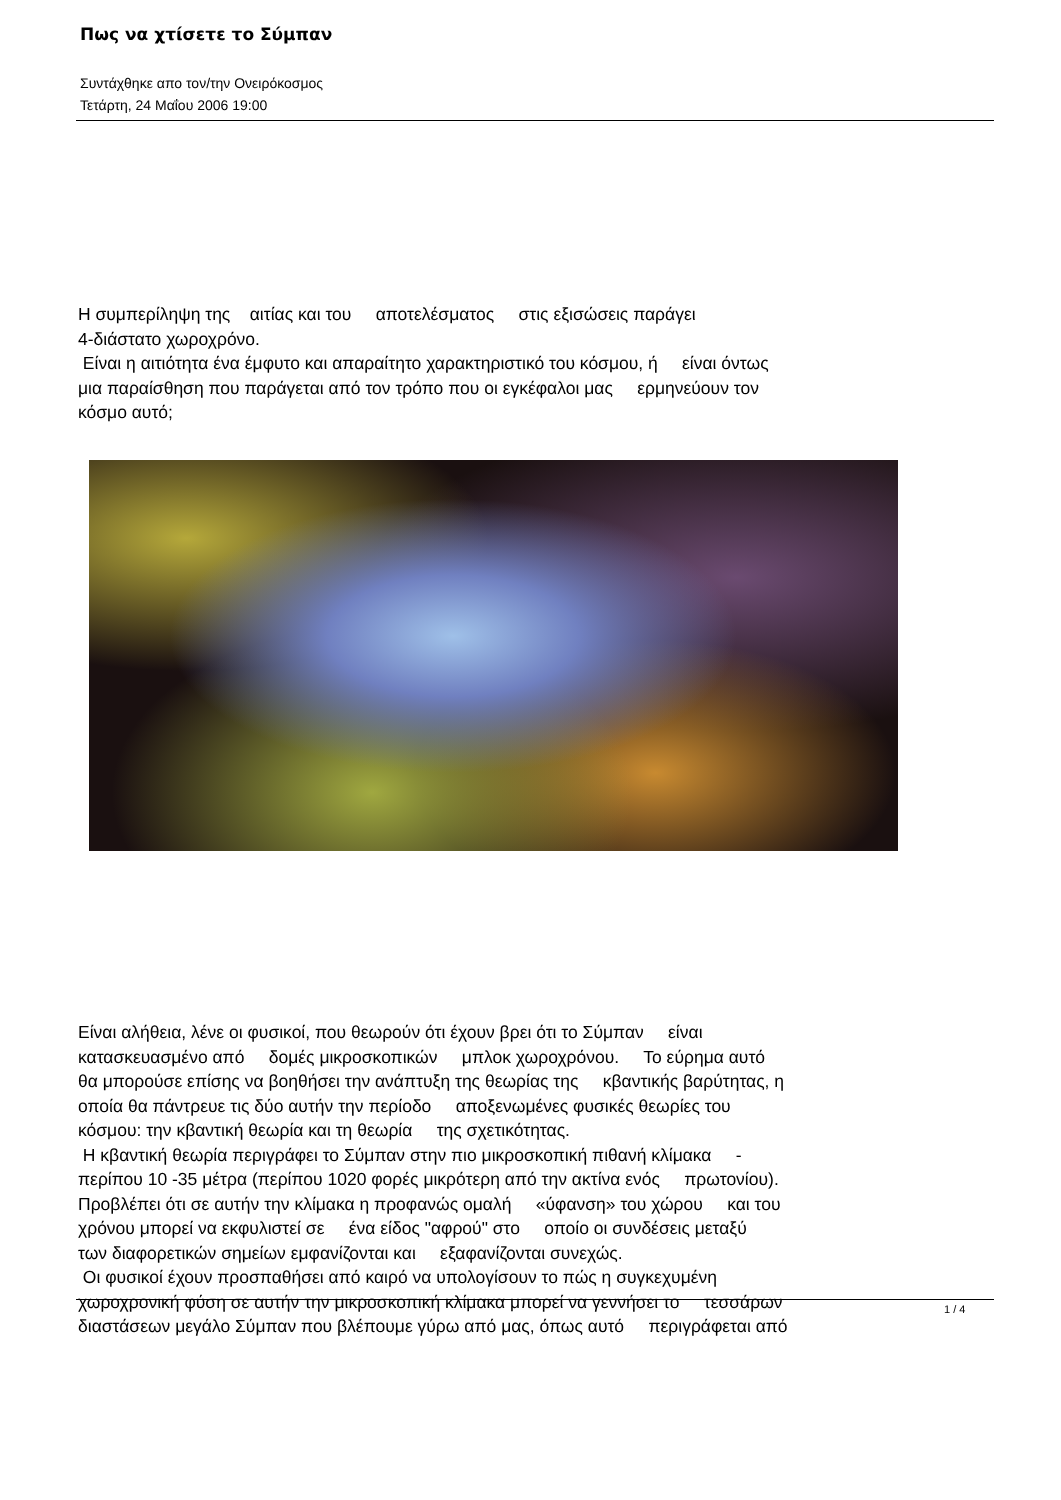Πως να χτίσετε το Σύμπαν
Συντάχθηκε απο τον/την Ονειρόκοσμος
Τετάρτη, 24 Μαΐου 2006 19:00
Η συμπερίληψη της αιτίας και του αποτελέσματος στις εξισώσεις παράγει
4-διάστατο χωροχρόνο.
Είναι η αιτιότητα ένα έμφυτο και απαραίτητο χαρακτηριστικό του κόσμου, ή είναι όντως
μια παραίσθηση που παράγεται από τον τρόπο που οι εγκέφαλοι μας ερμηνεύουν τον
κόσμο αυτό;
Είναι αλήθεια, λένε οι φυσικοί, που θεωρούν ότι έχουν βρει ότι το Σύμπαν είναι
κατασκευασμένο από δομές μικροσκοπικών μπλοκ χωροχρόνου. Το εύρημα αυτό
θα μπορούσε επίσης να βοηθήσει την ανάπτυξη της θεωρίας της κβαντικής βαρύτητας, η
οποία θα πάντρευε τις δύο αυτήν την περίοδο αποξενωμένες φυσικές θεωρίες του
κόσμου: την κβαντική θεωρία και τη θεωρία της σχετικότητας.
Η κβαντική θεωρία περιγράφει το Σύμπαν στην πιο μικροσκοπική πιθανή κλίμακα -
περίπου 10 -35 μέτρα (περίπου 1020 φορές μικρότερη από την ακτίνα ενός πρωτονίου).
Προβλέπει ότι σε αυτήν την κλίμακα η προφανώς ομαλή «ύφανση» του χώρου και του
χρόνου μπορεί να εκφυλιστεί σε ένα είδος "αφρού" στο οποίο οι συνδέσεις μεταξύ
των διαφορετικών σημείων εμφανίζονται και εξαφανίζονται συνεχώς.
Οι φυσικοί έχουν προσπαθήσει από καιρό να υπολογίσουν το πώς η συγκεχυμένη
χωροχρονική φύση σε αυτήν την μικροσκοπική κλίμακα μπορεί να γεννήσει το τεσσάρων
διαστάσεων μεγάλο Σύμπαν που βλέπουμε γύρω από μας, όπως αυτό περιγράφεται από
1 / 4